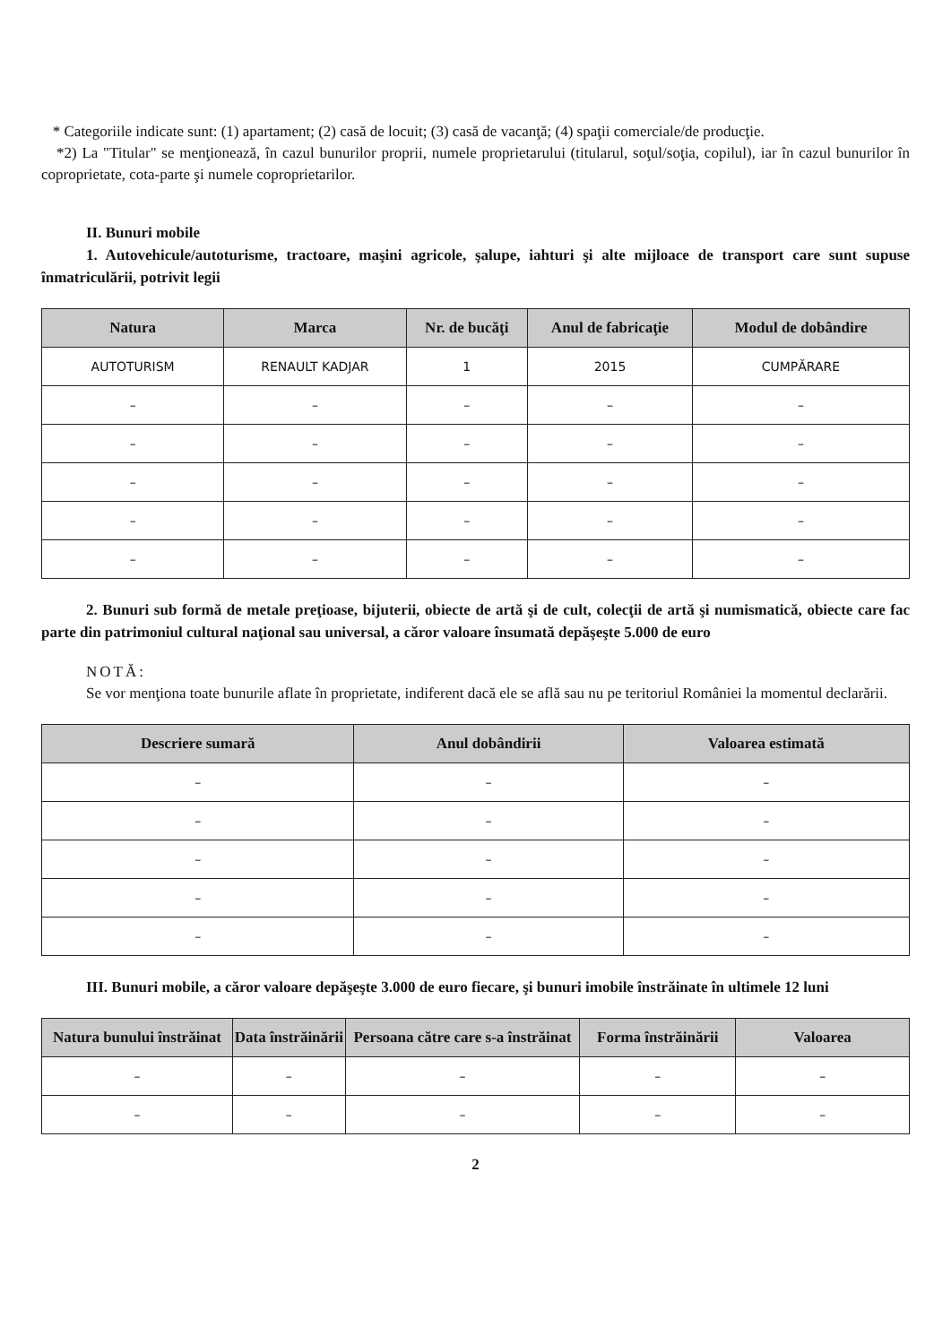* Categoriile indicate sunt: (1) apartament; (2) casă de locuit; (3) casă de vacanţă; (4) spaţii comerciale/de producţie.
*2) La "Titular" se menţionează, în cazul bunurilor proprii, numele proprietarului (titularul, soţul/soţia, copilul), iar în cazul bunurilor în coproprietate, cota-parte şi numele coproprietarilor.
II. Bunuri mobile
1. Autovehicule/autoturisme, tractoare, maşini agricole, şalupe, iahturi şi alte mijloace de transport care sunt supuse înmatriculării, potrivit legii
| Natura | Marca | Nr. de bucăţi | Anul de fabricaţie | Modul de dobândire |
| --- | --- | --- | --- | --- |
| AUTOTURISM | RENAULT KADJAR | 1 | 2015 | CUMPĂRARE |
| – | – | – | – | – |
| – | – | – | – | – |
| – | – | – | – | – |
| – | – | – | – | – |
| – | – | – | – | – |
2. Bunuri sub formă de metale preţioase, bijuterii, obiecte de artă şi de cult, colecţii de artă şi numismatică, obiecte care fac parte din patrimoniul cultural naţional sau universal, a căror valoare însumată depăşeşte 5.000 de euro
NOTĂ:
Se vor menţiona toate bunurile aflate în proprietate, indiferent dacă ele se află sau nu pe teritoriul României la momentul declarării.
| Descriere sumară | Anul dobândirii | Valoarea estimată |
| --- | --- | --- |
| – | – | – |
| – | – | – |
| – | – | – |
| – | – | – |
| – | – | – |
III. Bunuri mobile, a căror valoare depăşeşte 3.000 de euro fiecare, şi bunuri imobile înstrăinate în ultimele 12 luni
| Natura bunului înstrăinat | Data înstrăinării | Persoana către care s-a înstrăinat | Forma înstrăinării | Valoarea |
| --- | --- | --- | --- | --- |
| – | – | – | – | – |
| – | – | – | – | – |
2